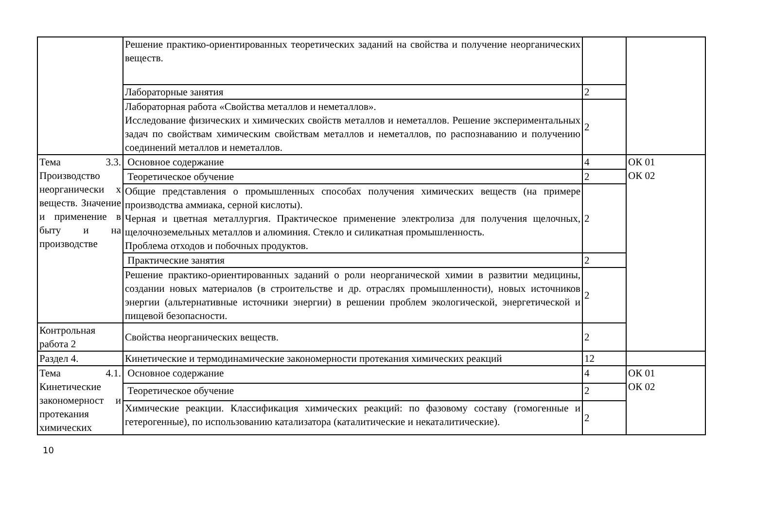| | Решение практико-ориентированных теоретических заданий на свойства и получение неорганических веществ. | | |
| | Лабораторные занятия | 2 | |
| | Лабораторная работа «Свойства металлов и неметаллов». Исследование физических и химических свойств металлов и неметаллов. Решение экспериментальных задач по свойствам химическим свойствам металлов и неметаллов, по распознаванию и получению соединений металлов и неметаллов. | 2 | |
| Тема 3.3. Производство неорганически х веществ. Значение и применение в быту и на производстве | Основное содержание | 4 | ОК 01 ОК 02 |
| | Теоретическое обучение | 2 | |
| | Общие представления о промышленных способах получения химических веществ (на примере производства аммиака, серной кислоты). Черная и цветная металлургия. Практическое применение электролиза для получения щелочных, щелочноземельных металлов и алюминия. Стекло и силикатная промышленность. Проблема отходов и побочных продуктов. | 2 | |
| | Практические занятия | 2 | |
| | Решение практико-ориентированных заданий о роли неорганической химии в развитии медицины, создании новых материалов (в строительстве и др. отраслях промышленности), новых источников энергии (альтернативные источники энергии) в решении проблем экологической, энергетической и пищевой безопасности. | 2 | |
| Контрольная работа 2 | Свойства неорганических веществ. | 2 | |
| Раздел 4. | Кинетические и термодинамические закономерности протекания химических реакций | 12 | |
| Тема 4.1. Кинетические закономерност и протекания химических | Основное содержание | 4 | ОК 01 ОК 02 |
| | Теоретическое обучение | 2 | |
| | Химические реакции. Классификация химических реакций: по фазовому составу (гомогенные и гетерогенные), по использованию катализатора (каталитические и некаталитические). | 2 | |
10